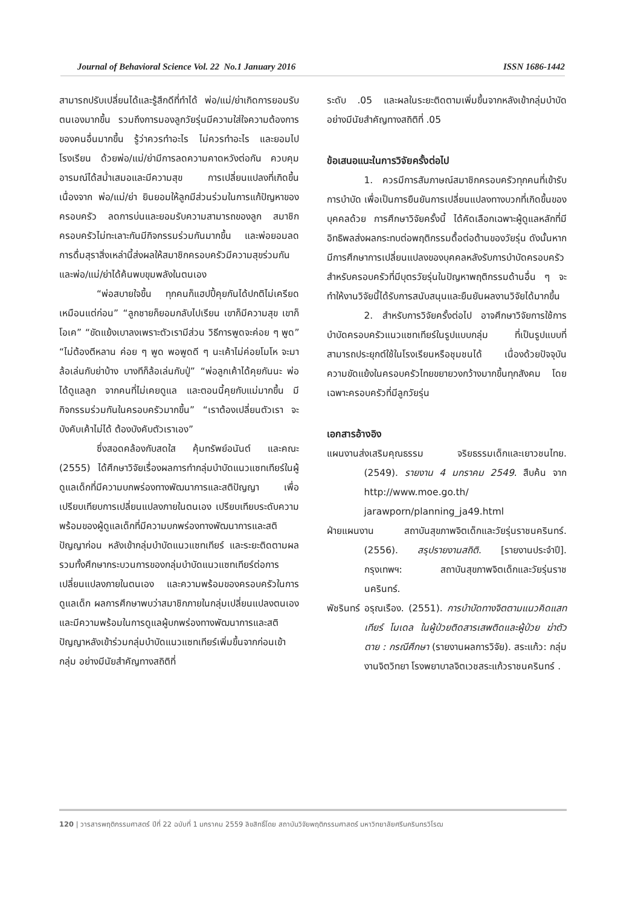Journal of Behavioral Science Vol. 22 No.1 January 2016 ISSN 1686-1442
สามารถปรับเปลี่ยนได้และรู้สึกดีที่ทำได้ พ่อ/แม่/ย่าเกิดการยอมรับตนเองมากขึ้น รวมถึงการมองลูกวัยรุ่นมีความใส่ใจความต้องการของคนอื่นมากขึ้น รู้ว่าควรทำอะไร ไม่ควรทำอะไร และยอมไปโรงเรียน ด้วยพ่อ/แม่/ย่ามีการลดความคาดหวังต่อกัน ควบคุมอารมณ์ได้สม่ำเสมอและมีความสุข การเปลี่ยนแปลงที่เกิดขึ้นเนื่องจาก พ่อ/แม่/ย่า ยินยอมให้ลูกมีส่วนร่วมในการแก้ปัญหาของครอบครัว ลดการบ่นและยอมรับความสามารถของลูก สมาชิกครอบครัวไม่ทะเลาะกันมีกิจกรรมร่วมกันมากขึ้น และพ่อยอมลดการดื่มสุราสิ่งเหล่านี้ส่งผลให้สมาชิกครอบครัวมีความสุขร่วมกันและพ่อ/แม่/ย่าได้ค้นพบขุมพลังในตนเอง
“พ่อสบายใจขึ้น ทุกคนก็แฮปปี้คุยกันได้ปกติไม่เครียดเหมือนแต่ก่อน” “ลูกชายก็ยอมกลับไปเรียน เขาก็มีความสุข เขาก็โอเค” “ขัดแย้งเบาลงเพราะตัวเรามีส่วน วิธีการพูดจะค่อย ๆ พูด” “ไม่ต้องตีหลาน ค่อย ๆ พูด พอพูดดี ๆ นะเค้าไม่ค่อยโมโห จะมาล้อเล่นกับย่าบ้าง บางทีก็ล้อเล่นกับปู่” “พ่อลูกเค้าได้คุยกันนะ พ่อได้ดูแลลูก จากคนที่ไม่เคยดูแล และตอนนี้คุยกับแม่มากขึ้น มีกิจกรรมร่วมกันในครอบครัวมากขึ้น” “เราต้องเปลี่ยนตัวเรา จะบังคับเค้าไม่ได้ ต้องบังคับตัวเราเอง”
ซึ่งสอดคล้องกับสดใส คุ้มทรัพย์อนันต์ และคณะ (2555) ได้ศึกษาวิจัยเรื่องผลการทำกลุ่มบำบัดแนวแซทเทียร์ในผู้ดูแลเด็กที่มีความบกพร่องทางพัฒนาการและสติปัญญา เพื่อเปรียบเทียบการเปลี่ยนแปลงภายในตนเอง เปรียบเทียบระดับความพร้อมของผู้ดูแลเด็กที่มีความบกพร่องทางพัฒนาการและสติปัญญาก่อน หลังเข้ากลุ่มบำบัดแนวแซทเทียร์ และระยะติดตามผล รวมทั้งศึกษากระบวนการของกลุ่มบำบัดแนวแซทเทียร์ต่อการเปลี่ยนแปลงภายในตนเอง และความพร้อมของครอบครัวในการดูแลเด็ก ผลการศึกษาพบว่าสมาชิกภายในกลุ่มเปลี่ยนแปลงตนเอง และมีความพร้อมในการดูแลผู้บกพร่องทางพัฒนาการและสติปัญญาหลังเข้าร่วมกลุ่มบำบัดแนวแซทเทียร์เพิ่มขึ้นจากก่อนเข้ากลุ่ม อย่างมีนัยสำคัญทางสถิติที่
ระดับ .05 และผลในระยะติดตามเพิ่มขึ้นจากหลังเข้ากลุ่มบำบัดอย่างมีนัยสำคัญทางสถิติที่ .05
ข้อเสนอแนะในการวิจัยครั้งต่อไป
1. ควรมีการสัมภาษณ์สมาชิกครอบครัวทุกคนที่เข้ารับการบำบัด เพื่อเป็นการยืนยันการเปลี่ยนแปลงทางบวกที่เกิดขึ้นของบุคคลด้วย การศึกษาวิจัยครั้งนี้ ได้คัดเลือกเฉพาะผู้ดูแลหลักที่มีอิทธิพลส่งผลกระทบต่อพฤติกรรมดื้อต่อต้านของวัยรุ่น ดังนั้นหากมีการศึกษาการเปลี่ยนแปลงของบุคคลหลังรับการบำบัดครอบครัวสำหรับครอบครัวที่มีบุตรวัยรุ่นในปัญหาพฤติกรรมด้านอื่น ๆ จะทำให้งานวิจัยนี้ได้รับการสนับสนุนและยืนยันผลงานวิจัยได้มากขึ้น
2. สำหรับการวิจัยครั้งต่อไป อาจศึกษาวิจัยการใช้การบำบัดครอบครัวแนวแซทเทียร์ในรูปแบบกลุ่ม ที่เป็นรูปแบบที่สามารถประยุกต์ใช้ในโรงเรียนหรือชุมชนได้ เนื่องด้วยปัจจุบันความขัดแย้งในครอบครัวไทยขยายวงกว้างมากขึ้นทุกสังคม โดยเฉพาะครอบครัวที่มีลูกวัยรุ่น
เอกสารอ้างอิง
แผนงานส่งเสริมคุณธรรม จริยธรรมเด็กและเยาวชนไทย. (2549). รายงาน 4 มกราคม 2549. สืบค้น จาก http://www.moe.go.th/ jarawporn/planning_ja49.html
ฝ่ายแผนงาน สถาบันสุขภาพจิตเด็กและวัยรุ่นราชนครินทร์. (2556). สรุปรายงานสถิติ. [รายงานประจำปี]. กรุงเทพฯ: สถาบันสุขภาพจิตเด็กและวัยรุ่นราชนครินทร์.
พัชรินทร์ อรุณเรือง. (2551). การบำบัดทางจิตตามแนวคิดแสทเทียร์ โมเดล ในผู้ป่วยติดสารเสพติดและผู้ป่วย ฆ่าตัวตาย : กรณีศึกษา (รายงานผลการวิจัย). สระแก้ว: กลุ่มงานจิตวิทยา โรงพยาบาลจิตเวชสระแก้วราชนครินทร์ .
120 | วารสารพฤติกรรมศาสตร์ ปีที่ 22 ฉบับที่ 1 มกราคม 2559 ลิขสิทธิ์โดย สถาบันวิจัยพฤติกรรมศาสตร์ มหาวิทยาลัยศรีนครินทรวิโรฒ